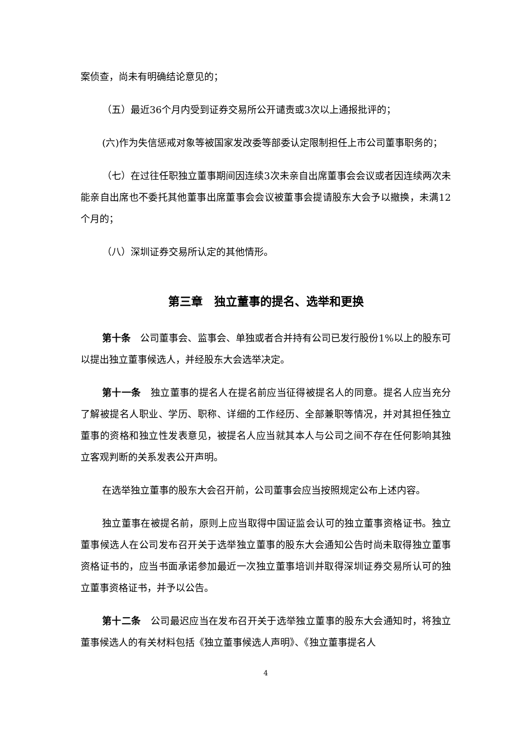案侦查，尚未有明确结论意见的；
（五）最近36个月内受到证券交易所公开谴责或3次以上通报批评的；
(六)作为失信惩戒对象等被国家发改委等部委认定限制担任上市公司董事职务的；
（七）在过往任职独立董事期间因连续3次未亲自出席董事会会议或者因连续两次未能亲自出席也不委托其他董事出席董事会会议被董事会提请股东大会予以撤换，未满12个月的；
（八）深圳证券交易所认定的其他情形。
第三章　独立董事的提名、选举和更换
第十条　公司董事会、监事会、单独或者合并持有公司已发行股份1%以上的股东可以提出独立董事候选人，并经股东大会选举决定。
第十一条　独立董事的提名人在提名前应当征得被提名人的同意。提名人应当充分了解被提名人职业、学历、职称、详细的工作经历、全部兼职等情况，并对其担任独立董事的资格和独立性发表意见，被提名人应当就其本人与公司之间不存在任何影响其独立客观判断的关系发表公开声明。
在选举独立董事的股东大会召开前，公司董事会应当按照规定公布上述内容。
独立董事在被提名前，原则上应当取得中国证监会认可的独立董事资格证书。独立董事候选人在公司发布召开关于选举独立董事的股东大会通知公告时尚未取得独立董事资格证书的，应当书面承诺参加最近一次独立董事培训并取得深圳证券交易所认可的独立董事资格证书，并予以公告。
第十二条　公司最迟应当在发布召开关于选举独立董事的股东大会通知时，将独立董事候选人的有关材料包括《独立董事候选人声明》、《独立董事提名人
4